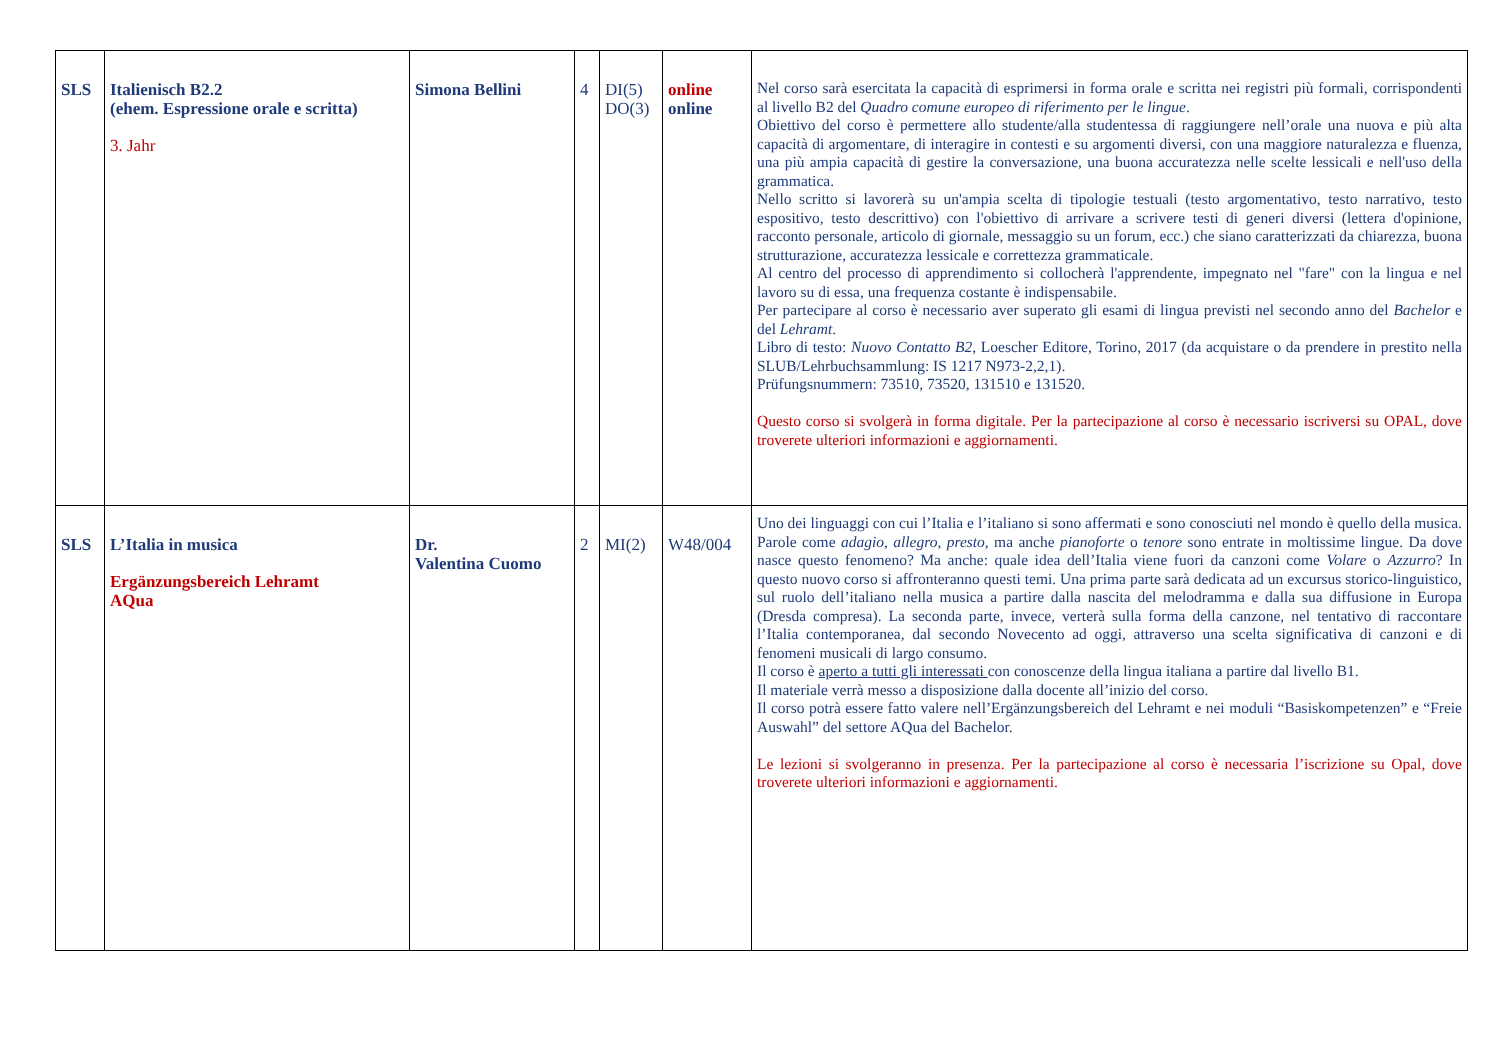| SLS | Italienisch B2.2 (ehem. Espressione orale e scritta) 3. Jahr | Simona Bellini | 4 | DI(5) DO(3) | online online | Nel corso sarà esercitata la capacità di esprimersi in forma orale e scritta nei registri più formali, corrispondenti al livello B2 del Quadro comune europeo di riferimento per le lingue . Obiettivo del corso è permettere allo studente/alla studentessa di raggiungere nell’orale una nuova e più alta capacità di argomentare, di interagire in contesti e su argomenti diversi, con una maggiore naturalezza e fluenza, una più ampia capacità di gestire la conversazione, una buona accuratezza nelle scelte lessicali e nell'uso della grammatica. Nello scritto si lavorerà su un'ampia scelta di tipologie testuali (testo argomentativo, testo narrativo, testo espositivo, testo descrittivo) con l'obiettivo di arrivare a scrivere testi di generi diversi (lettera d'opinione, racconto personale, articolo di giornale, messaggio su un forum, ecc.) che siano caratterizzati da chiarezza, buona strutturazione, accuratezza lessicale e correttezza grammaticale. Al centro del processo di apprendimento si collocherà l'apprendente, impegnato nel "fare" con la lingua e nel lavoro su di essa, una frequenza costante è indispensabile. Per partecipare al corso è necessario aver superato gli esami di lingua previsti nel secondo anno del Bachelor e del Lehramt . Libro di testo: Nuovo Contatto B2 , Loescher Editore, Torino, 2017 (da acquistare o da prendere in prestito nella SLUB/Lehrbuchsammlung: IS 1217 N973-2,2,1). Prüfungsnummern: 73510, 73520, 131510 e 131520. Questo corso si svolgerà in forma digitale. Per la partecipazione al corso è necessario iscriversi su OPAL, dove troverete ulteriori informazioni e aggiornamenti. |
| SLS | L’Italia in musica Ergänzungsbereich Lehramt AQua | Dr. Valentina Cuomo | 2 | MI(2) | W48/004 | Uno dei linguaggi con cui l’Italia e l’italiano si sono affermati e sono conosciuti nel mondo è quello della musica. Parole come adagio , allegro , presto , ma anche pianoforte o tenore sono entrate in moltissime lingue. Da dove nasce questo fenomeno? Ma anche: quale idea dell’Italia viene fuori da canzoni come Volare o Azzurro ? In questo nuovo corso si affronteranno questi temi. Una prima parte sarà dedicata ad un excursus storico-linguistico, sul ruolo dell’italiano nella musica a partire dalla nascita del melodramma e dalla sua diffusione in Europa (Dresda compresa). La seconda parte, invece, verterà sulla forma della canzone, nel tentativo di raccontare l’Italia contemporanea, dal secondo Novecento ad oggi, attraverso una scelta significativa di canzoni e di fenomeni musicali di largo consumo. Il corso è aperto a tutti gli interessati con conoscenze della lingua italiana a partire dal livello B1. Il materiale verrà messo a disposizione dalla docente all’inizio del corso. Il corso potrà essere fatto valere nell’Ergänzungsbereich del Lehramt e nei moduli “Basiskompetenzen” e “Freie Auswahl” del settore AQua del Bachelor. Le lezioni si svolgeranno in presenza. Per la partecipazione al corso è necessaria l’iscrizione su Opal, dove troverete ulteriori informazioni e aggiornamenti. |